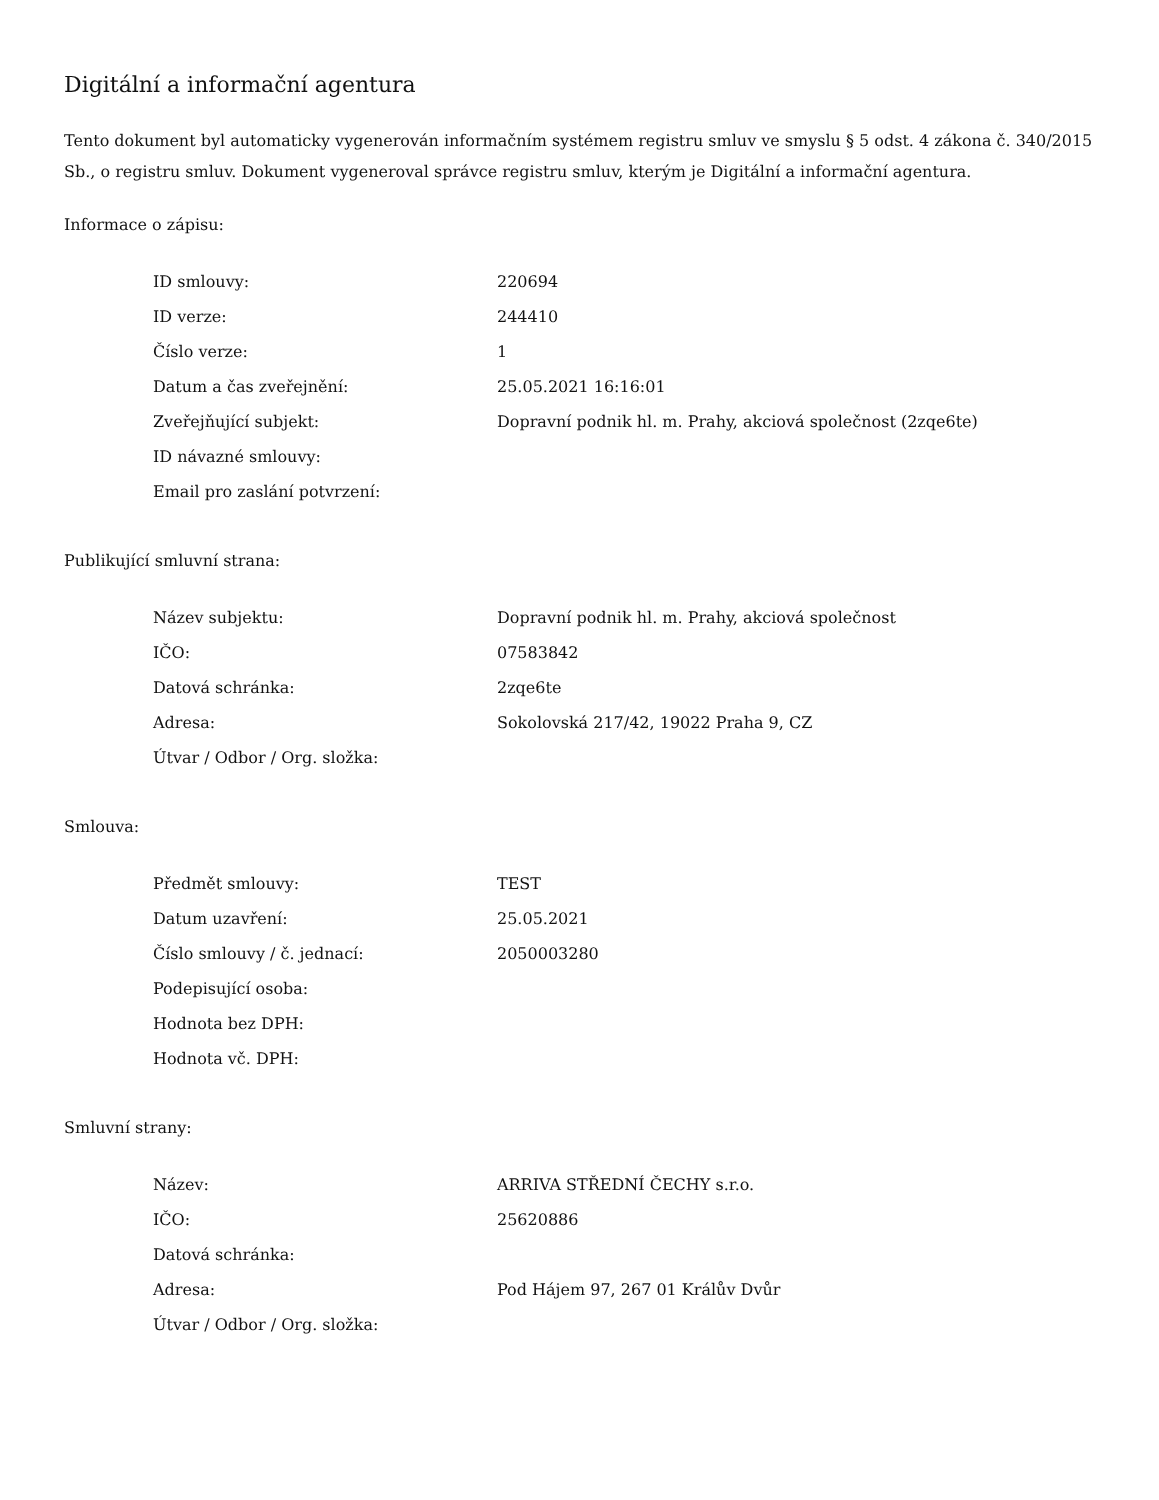Digitální a informační agentura
Tento dokument byl automaticky vygenerován informačním systémem registru smluv ve smyslu § 5 odst. 4 zákona č. 340/2015 Sb., o registru smluv. Dokument vygeneroval správce registru smluv, kterým je Digitální a informační agentura.
Informace o zápisu:
| ID smlouvy: | 220694 |
| ID verze: | 244410 |
| Číslo verze: | 1 |
| Datum a čas zveřejnění: | 25.05.2021 16:16:01 |
| Zveřejňující subjekt: | Dopravní podnik hl. m. Prahy, akciová společnost (2zqe6te) |
| ID návazné smlouvy: | |
| Email pro zaslání potvrzení: | |
Publikující smluvní strana:
| Název subjektu: | Dopravní podnik hl. m. Prahy, akciová společnost |
| IČO: | 07583842 |
| Datová schránka: | 2zqe6te |
| Adresa: | Sokolovská 217/42, 19022 Praha 9, CZ |
| Útvar / Odbor / Org. složka: | |
Smlouva:
| Předmět smlouvy: | TEST |
| Datum uzavření: | 25.05.2021 |
| Číslo smlouvy / č. jednací: | 2050003280 |
| Podepisující osoba: | |
| Hodnota bez DPH: | |
| Hodnota vč. DPH: | |
Smluvní strany:
| Název: | ARRIVA STŘEDNÍ ČECHY s.r.o. |
| IČO: | 25620886 |
| Datová schránka: | |
| Adresa: | Pod Hájem 97, 267 01 Králův Dvůr |
| Útvar / Odbor / Org. složka: | |